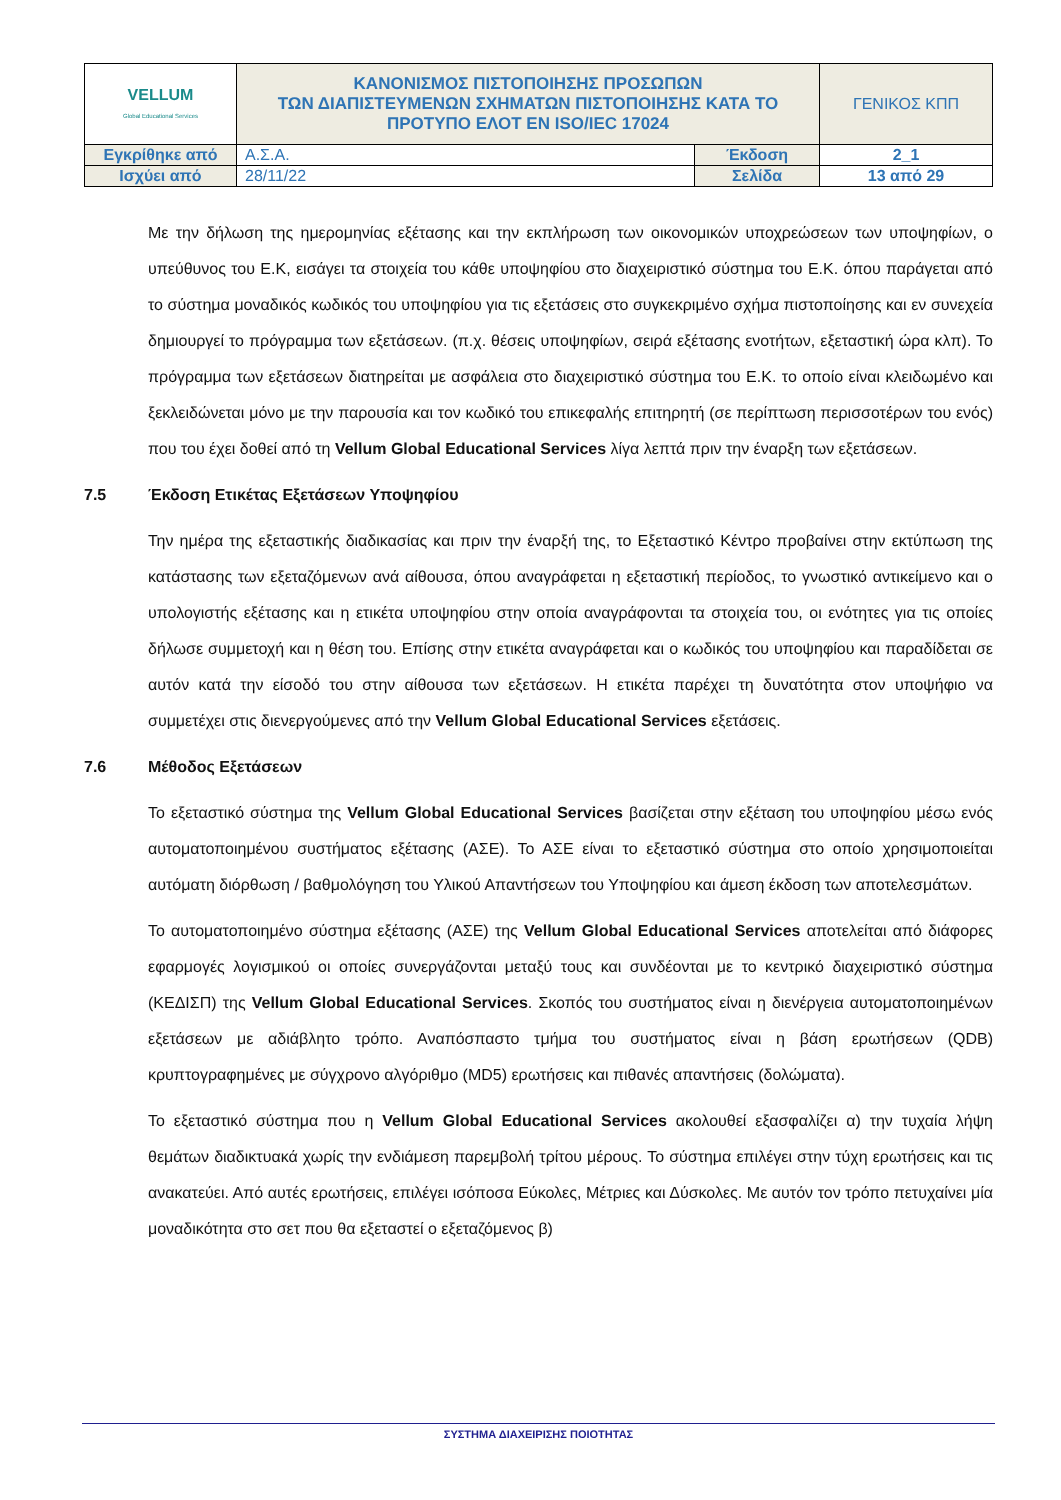| VELLUM Global Educational Services | ΚΑΝΟΝΙΣΜΟΣ ΠΙΣΤΟΠΟΙΗΣΗΣ ΠΡΟΣΩΠΩΝ ΤΩΝ ΔΙΑΠΙΣΤΕΥΜΕΝΩΝ ΣΧΗΜΑΤΩΝ ΠΙΣΤΟΠΟΙΗΣΗΣ ΚΑΤΑ ΤΟ ΠΡΟΤΥΠΟ ΕΛΟΤ ΕΝ ISO/IEC 17024 | | ΓΕΝΙΚΟΣ ΚΠΠ |
| Εγκρίθηκε από | Α.Σ.Α. | Έκδοση | 2_1 |
| Ισχύει από | 28/11/22 | Σελίδα | 13 από 29 |
Με την δήλωση της ημερομηνίας εξέτασης και την εκπλήρωση των οικονομικών υποχρεώσεων των υποψηφίων, ο υπεύθυνος του Ε.Κ, εισάγει τα στοιχεία του κάθε υποψηφίου στο διαχειριστικό σύστημα του Ε.Κ. όπου παράγεται από το σύστημα μοναδικός κωδικός του υποψηφίου για τις εξετάσεις στο συγκεκριμένο σχήμα πιστοποίησης και εν συνεχεία δημιουργεί το πρόγραμμα των εξετάσεων. (π.χ. θέσεις υποψηφίων, σειρά εξέτασης ενοτήτων, εξεταστική ώρα κλπ). Το πρόγραμμα των εξετάσεων διατηρείται με ασφάλεια στο διαχειριστικό σύστημα του Ε.Κ. το οποίο είναι κλειδωμένο και ξεκλειδώνεται μόνο με την παρουσία και τον κωδικό του επικεφαλής επιτηρητή (σε περίπτωση περισσοτέρων του ενός) που του έχει δοθεί από τη Vellum Global Educational Services λίγα λεπτά πριν την έναρξη των εξετάσεων.
7.5 Έκδοση Ετικέτας Εξετάσεων Υποψηφίου
Την ημέρα της εξεταστικής διαδικασίας και πριν την έναρξή της, το Εξεταστικό Κέντρο προβαίνει στην εκτύπωση της κατάστασης των εξεταζόμενων ανά αίθουσα, όπου αναγράφεται η εξεταστική περίοδος, το γνωστικό αντικείμενο και ο υπολογιστής εξέτασης και η ετικέτα υποψηφίου στην οποία αναγράφονται τα στοιχεία του, οι ενότητες για τις οποίες δήλωσε συμμετοχή και η θέση του. Επίσης στην ετικέτα αναγράφεται και ο κωδικός του υποψηφίου και παραδίδεται σε αυτόν κατά την είσοδό του στην αίθουσα των εξετάσεων. Η ετικέτα παρέχει τη δυνατότητα στον υποψήφιο να συμμετέχει στις διενεργούμενες από την Vellum Global Educational Services εξετάσεις.
7.6 Μέθοδος Εξετάσεων
Το εξεταστικό σύστημα της Vellum Global Educational Services βασίζεται στην εξέταση του υποψηφίου μέσω ενός αυτοματοποιημένου συστήματος εξέτασης (ΑΣΕ). Το ΑΣΕ είναι το εξεταστικό σύστημα στο οποίο χρησιμοποιείται αυτόματη διόρθωση / βαθμολόγηση του Υλικού Απαντήσεων του Υποψηφίου και άμεση έκδοση των αποτελεσμάτων.
Το αυτοματοποιημένο σύστημα εξέτασης (ΑΣΕ) της Vellum Global Educational Services αποτελείται από διάφορες εφαρμογές λογισμικού οι οποίες συνεργάζονται μεταξύ τους και συνδέονται με το κεντρικό διαχειριστικό σύστημα (ΚΕΔΙΣΠ) της Vellum Global Educational Services. Σκοπός του συστήματος είναι η διενέργεια αυτοματοποιημένων εξετάσεων με αδιάβλητο τρόπο. Αναπόσπαστο τμήμα του συστήματος είναι η βάση ερωτήσεων (QDB) κρυπτογραφημένες με σύγχρονο αλγόριθμο (MD5) ερωτήσεις και πιθανές απαντήσεις (δολώματα).
Το εξεταστικό σύστημα που η Vellum Global Educational Services ακολουθεί εξασφαλίζει α) την τυχαία λήψη θεμάτων διαδικτυακά χωρίς την ενδιάμεση παρεμβολή τρίτου μέρους. Το σύστημα επιλέγει στην τύχη ερωτήσεις και τις ανακατεύει. Από αυτές ερωτήσεις, επιλέγει ισόποσα Εύκολες, Μέτριες και Δύσκολες. Με αυτόν τον τρόπο πετυχαίνει μία μοναδικότητα στο σετ που θα εξεταστεί ο εξεταζόμενος β)
ΣΥΣΤΗΜΑ ΔΙΑΧΕΙΡΙΣΗΣ ΠΟΙΟΤΗΤΑΣ